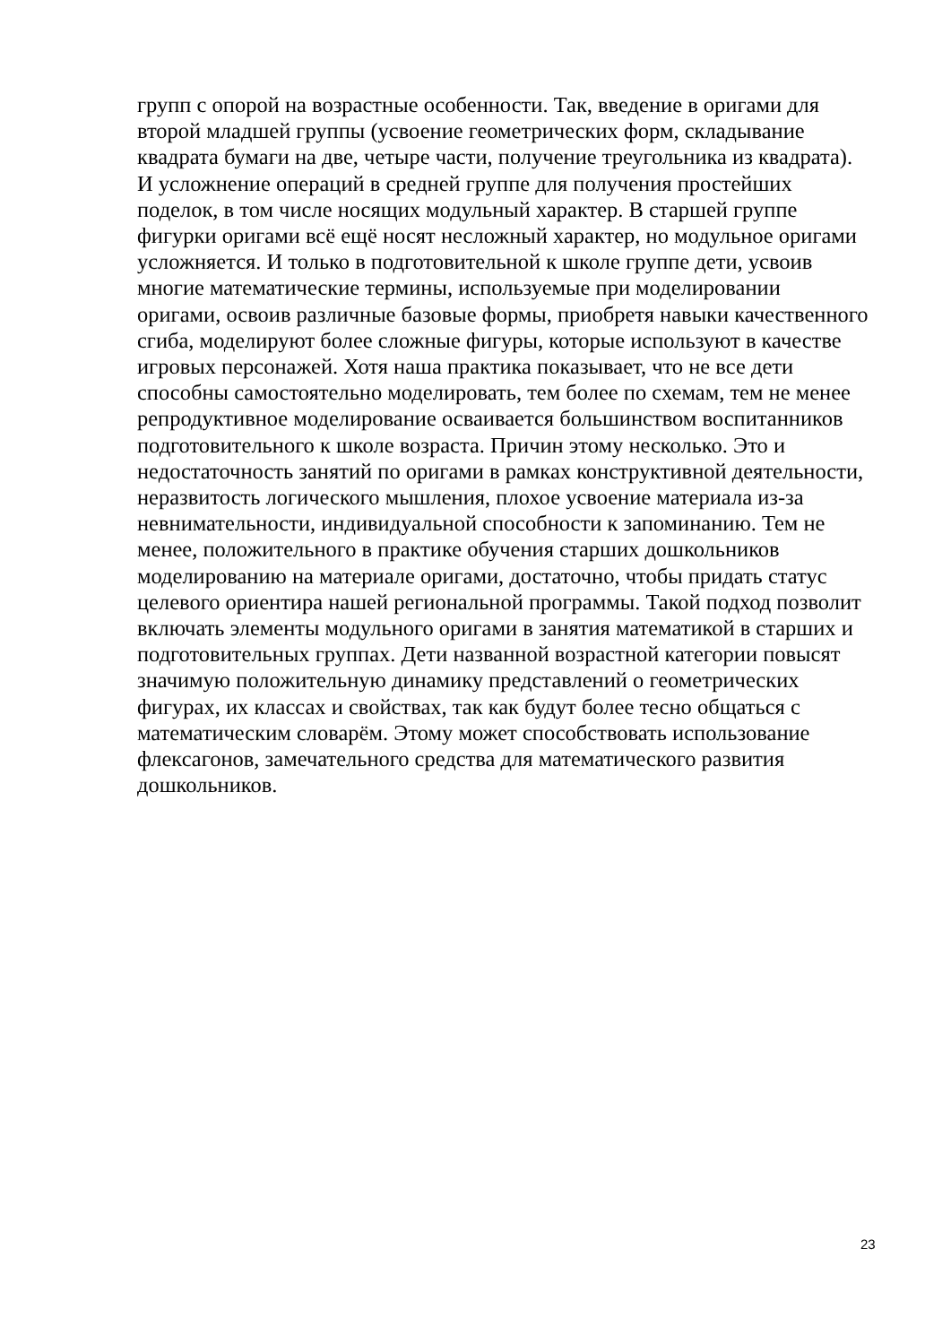групп с опорой на возрастные особенности. Так, введение в оригами для
второй младшей группы (усвоение геометрических форм, складывание
квадрата бумаги на две, четыре части, получение треугольника из квадрата).
И усложнение операций в средней группе для получения простейших
поделок, в том числе носящих модульный характер. В старшей группе
фигурки оригами всё ещё носят несложный характер, но модульное оригами
усложняется. И только в подготовительной к школе группе дети, усвоив
многие математические термины, используемые при моделировании
оригами, освоив различные базовые формы, приобретя навыки качественного
сгиба, моделируют более сложные фигуры, которые используют в качестве
игровых персонажей. Хотя наша практика показывает, что не все дети
способны самостоятельно моделировать, тем более по схемам, тем не менее
репродуктивное моделирование осваивается большинством воспитанников
подготовительного к школе возраста. Причин этому несколько. Это и
недостаточность занятий по оригами в рамках конструктивной деятельности,
неразвитость логического мышления, плохое усвоение материала из-за
невнимательности, индивидуальной способности к запоминанию. Тем не
менее, положительного в практике обучения старших дошкольников
моделированию на материале оригами, достаточно, чтобы придать статус
целевого ориентира нашей региональной программы. Такой подход позволит
включать элементы модульного оригами в занятия математикой в старших и
подготовительных группах. Дети названной возрастной категории повысят
значимую положительную динамику представлений о геометрических
фигурах, их классах и свойствах, так как будут более тесно общаться с
математическим словарём. Этому может способствовать использование
флексагонов, замечательного средства для математического развития
дошкольников.
23